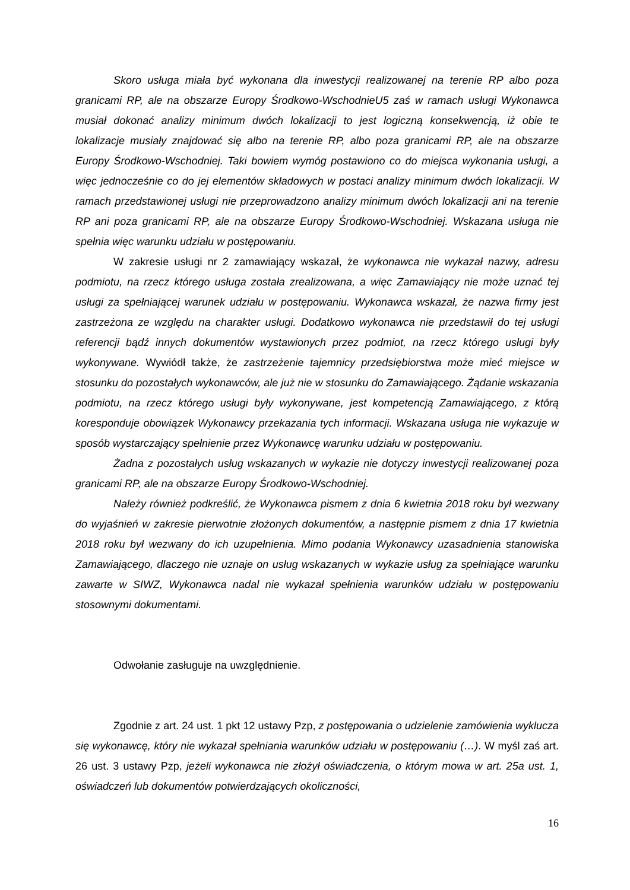Skoro usługa miała być wykonana dla inwestycji realizowanej na terenie RP albo poza granicami RP, ale na obszarze Europy Środkowo-WschodnieU5 zaś w ramach usługi Wykonawca musiał dokonać analizy minimum dwóch lokalizacji to jest logiczną konsekwencją, iż obie te lokalizacje musiały znajdować się albo na terenie RP, albo poza granicami RP, ale na obszarze Europy Środkowo-Wschodniej. Taki bowiem wymóg postawiono co do miejsca wykonania usługi, a więc jednocześnie co do jej elementów składowych w postaci analizy minimum dwóch lokalizacji. W ramach przedstawionej usługi nie przeprowadzono analizy minimum dwóch lokalizacji ani na terenie RP ani poza granicami RP, ale na obszarze Europy Środkowo-Wschodniej. Wskazana usługa nie spełnia więc warunku udziału w postępowaniu.
W zakresie usługi nr 2 zamawiający wskazał, że wykonawca nie wykazał nazwy, adresu podmiotu, na rzecz którego usługa została zrealizowana, a więc Zamawiający nie może uznać tej usługi za spełniającej warunek udziału w postępowaniu. Wykonawca wskazał, że nazwa firmy jest zastrzeżona ze względu na charakter usługi. Dodatkowo wykonawca nie przedstawił do tej usługi referencji bądź innych dokumentów wystawionych przez podmiot, na rzecz którego usługi były wykonywane. Wywiódł także, że zastrzeżenie tajemnicy przedsiębiorstwa może mieć miejsce w stosunku do pozostałych wykonawców, ale już nie w stosunku do Zamawiającego. Żądanie wskazania podmiotu, na rzecz którego usługi były wykonywane, jest kompetencją Zamawiającego, z którą koresponduje obowiązek Wykonawcy przekazania tych informacji. Wskazana usługa nie wykazuje w sposób wystarczający spełnienie przez Wykonawcę warunku udziału w postępowaniu.
Żadna z pozostałych usług wskazanych w wykazie nie dotyczy inwestycji realizowanej poza granicami RP, ale na obszarze Europy Środkowo-Wschodniej.
Należy również podkreślić, że Wykonawca pismem z dnia 6 kwietnia 2018 roku był wezwany do wyjaśnień w zakresie pierwotnie złożonych dokumentów, a następnie pismem z dnia 17 kwietnia 2018 roku był wezwany do ich uzupełnienia. Mimo podania Wykonawcy uzasadnienia stanowiska Zamawiającego, dlaczego nie uznaje on usług wskazanych w wykazie usług za spełniające warunku zawarte w SIWZ, Wykonawca nadal nie wykazał spełnienia warunków udziału w postępowaniu stosownymi dokumentami.
Odwołanie zasługuje na uwzględnienie.
Zgodnie z art. 24 ust. 1 pkt 12 ustawy Pzp, z postępowania o udzielenie zamówienia wyklucza się wykonawcę, który nie wykazał spełniania warunków udziału w postępowaniu (…). W myśl zaś art. 26 ust. 3 ustawy Pzp, jeżeli wykonawca nie złożył oświadczenia, o którym mowa w art. 25a ust. 1, oświadczeń lub dokumentów potwierdzających okoliczności,
16